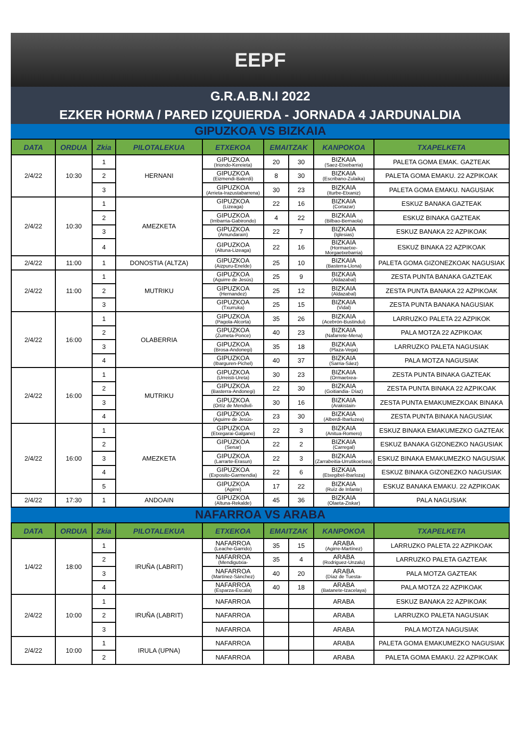EEPF
G.R.A.B.N.I 2022
EZKER HORMA / PARED IZQUIERDA - JORNADA 4 JARDUNALDIA
GIPUZKOA VS BIZKAIA
| DATA | ORDUA | Zkia | PILOTALEKUA | ETXEKOA | EMAITZAK | | KANPOKOA | TXAPELKETA |
| --- | --- | --- | --- | --- | --- | --- | --- | --- |
| 2/4/22 | 10:30 | 1 | HERNANI | GIPUZKOA (Iriondo-Kereieta) | 20 | 30 | BIZKAIA (Saez-Etxebarria) | PALETA GOMA EMAK. GAZTEAK |
| | | 2 | | GIPUZKOA (Eizmendi-Balerdi) | 8 | 30 | BIZKAIA (Escribano-Zulaika) | PALETA GOMA EMAKU. 22 AZPIKOAK |
| | | 3 | | GIPUZKOA (Arrieta-Irazustabarrena) | 30 | 23 | BIZKAIA (Iturbe-Etxaniz) | PALETA GOMA EMAKU. NAGUSIAK |
| 2/4/22 | 10:30 | 1 | AMEZKETA | GIPUZKOA (Lizeaga) | 22 | 16 | BIZKAIA (Cortazar) | ESKUZ BANAKA GAZTEAK |
| | | 2 | | GIPUZKOA (Irribarria-Gabirondo) | 4 | 22 | BIZKAIA (Bilbao-Bernaola) | ESKUZ BINAKA GAZTEAK |
| | | 3 | | GIPUZKOA (Amundarain) | 22 | 7 | BIZKAIA (Iglesias) | ESKUZ BANAKA 22 AZPIKOAK |
| | | 4 | | GIPUZKOA (Altuna-Lizeaga) | 22 | 16 | BIZKAIA (Hormaetxe-Morgaetxebarria) | ESKUZ BINAKA 22 AZPIKOAK |
| 2/4/22 | 11:00 | 1 | DONOSTIA (ALTZA) | GIPUZKOA (Aizpuru-Enelde) | 25 | 10 | BIZKAIA (Basterra-Llona) | PALETA GOMA GIZONEZKOAK NAGUSIAK |
| 2/4/22 | 11:00 | 1 | MUTRIKU | GIPUZKOA (Aguirre de Jesús) | 25 | 9 | BIZKAIA (Aldazabal) | ZESTA PUNTA BANAKA GAZTEAK |
| | | 2 | | GIPUZKOA (Hernandez) | 25 | 12 | BIZKAIA (Aldazabal) | ZESTA PUNTA BANAKA 22 AZPIKOAK |
| | | 3 | | GIPUZKOA (Txurruka) | 25 | 15 | BIZKAIA (Vidal) | ZESTA PUNTA BANAKA NAGUSIAK |
| 2/4/22 | 16:00 | 1 | OLABERRIA | GIPUZKOA (Pagola-Alcorta) | 35 | 26 | BIZKAIA (Acebrón-Bustindui) | LARRUZKO PALETA 22 AZPIKOK |
| | | 2 | | GIPUZKOA (Zumeta-Ponce) | 40 | 23 | BIZKAIA (Nafarrete-Mena) | PALA MOTZA 22 AZPIKOAK |
| | | 3 | | GIPUZKOA (Brosa-Andonegi) | 35 | 18 | BIZKAIA (Plaza-Vega) | LARRUZKO PALETA NAGUSIAK |
| | | 4 | | GIPUZKOA (Ibarguren-Pichel) | 40 | 37 | BIZKAIA (Sarria-Sáez) | PALA MOTZA NAGUSIAK |
| 2/4/22 | 16:00 | 1 | MUTRIKU | GIPUZKOA (Urreisti-Ureta) | 30 | 23 | BIZKAIA (Ormaetxea- | ZESTA PUNTA BINAKA GAZTEAK |
| | | 2 | | GIPUZKOA (Basterra-Andonegi) | 22 | 30 | BIZKAIA (Goitiandia- Díaz) | ZESTA PUNTA BINAKA 22 AZPIKOAK |
| | | 3 | | GIPUZKOA (Ortíz de Mendivil- | 30 | 16 | BIZKAIA (Arakistain- | ZESTA PUNTA EMAKUMEZKOAK BINAKA |
| | | 4 | | GIPUZKOA (Aguirre de Jesús- | 23 | 30 | BIZKAIA (Alberdi-Ibarluzea) | ZESTA PUNTA BINAKA NAGUSIAK |
| 2/4/22 | 16:00 | 1 | AMEZKETA | GIPUZKOA (Etxegarai-Galgano) | 22 | 3 | BIZKAIA (Anitua-Romero) | ESKUZ BINAKA EMAKUMEZKO GAZTEAK |
| | | 2 | | GIPUZKOA (Senar) | 22 | 2 | BIZKAIA (Carregal) | ESKUZ BANAKA GIZONEZKO NAGUSIAK |
| | | 3 | | GIPUZKOA (Larrarte-Erasun) | 22 | 3 | BIZKAIA (Zarrabeitia-Urrutikoetxea) | ESKUZ BINAKA EMAKUMEZKO NAGUSIAK |
| | | 4 | | GIPUZKOA (Exposito-Garmendia) | 22 | 6 | BIZKAIA (Etxegibel-Ibarloza) | ESKUZ BINAKA GIZONEZKO NAGUSIAK |
| | | 5 | | GIPUZKOA (Agirre) | 17 | 22 | BIZKAIA (Ruíz de Infante) | ESKUZ BANAKA EMAKU. 22 AZPIKOAK |
| 2/4/22 | 17:30 | 1 | ANDOAIN | GIPUZKOA (Altuna-Rekalde) | 45 | 36 | BIZKAIA (Olaeta-Ziskar) | PALA NAGUSIAK |
NAFARROA VS ARABA
| DATA | ORDUA | Zkia | PILOTALEKUA | ETXEKOA | EMAITZAK | | KANPOKOA | TXAPELKETA |
| --- | --- | --- | --- | --- | --- | --- | --- | --- |
| 1/4/22 | 18:00 | 1 | IRUÑA (LABRIT) | NAFARROA (Leache-Garrido) | 35 | 15 | ARABA (Agirre-Martínez) | LARRUZKO PALETA 22 AZPIKOAK |
| | | 2 | | NAFARROA (Mendigutxia- | 35 | 4 | ARABA (Rodriguez-Unzalu) | LARRUZKO PALETA GAZTEAK |
| | | 3 | | NAFARROA (Martínez-Sánchez) | 40 | 20 | ARABA (Díaz de Tuesta- | PALA MOTZA GAZTEAK |
| | | 4 | | NAFARROA (Esparza-Escala) | 40 | 18 | ARABA (Batanete-Izacelaya) | PALA MOTZA 22 AZPIKOAK |
| 2/4/22 | 10:00 | 1 | IRUÑA (LABRIT) | NAFARROA | | | ARABA | ESKUZ BANAKA 22 AZPIKOAK |
| | | 2 | | NAFARROA | | | ARABA | LARRUZKO PALETA NAGUSIAK |
| | | 3 | | NAFARROA | | | ARABA | PALA MOTZA NAGUSIAK |
| 2/4/22 | 10:00 | 1 | IRULA (UPNA) | NAFARROA | | | ARABA | PALETA GOMA EMAKUMEZKO NAGUSIAK |
| | | 2 | | NAFARROA | | | ARABA | PALETA GOMA EMAKU. 22 AZPIKOAK |